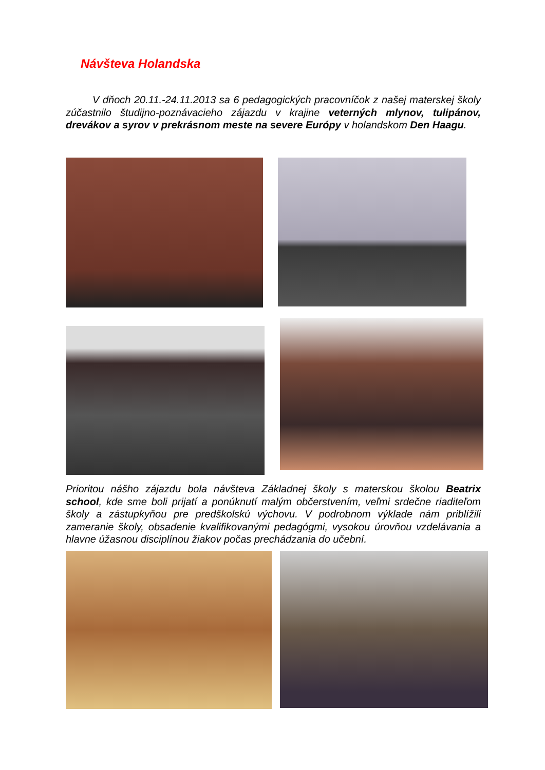Návšteva Holandska
V dňoch 20.11.-24.11.2013 sa 6 pedagogických pracovníčok z našej materskej školy zúčastnilo študijno-poznávacieho zájazdu v krajine veterných mlynov, tulipánov, drevákov a syrov v prekrásnom meste na severe Európy v holandskom Den Haagu.
Prioritou nášho zájazdu bola návšteva Základnej školy s materskou školou Beatrix school, kde sme boli prijatí a ponúknutí malým občerstvením, veľmi srdečne riaditeľom školy a zástupkyňou pre predškolskú výchovu. V podrobnom výklade nám priblížili zameranie školy, obsadenie kvalifikovanými pedagógmi, vysokou úrovňou vzdelávania a hlavne úžasnou disciplínou žiakov počas prechádzania do učební.